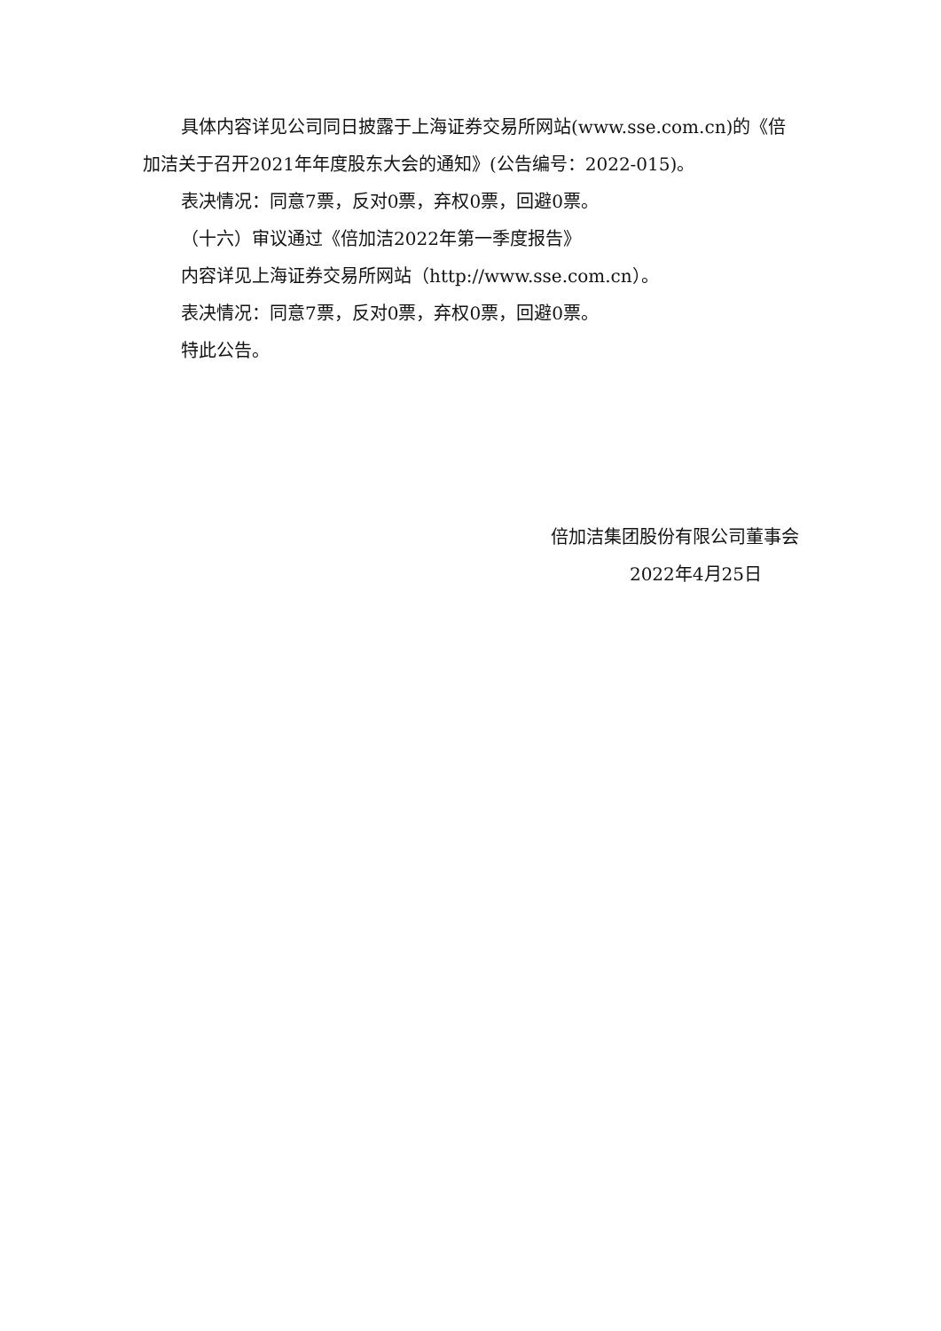具体内容详见公司同日披露于上海证券交易所网站(www.sse.com.cn)的《倍加洁关于召开2021年年度股东大会的通知》(公告编号：2022-015)。
表决情况：同意7票，反对0票，弃权0票，回避0票。
（十六）审议通过《倍加洁2022年第一季度报告》
内容详见上海证券交易所网站（http://www.sse.com.cn）。
表决情况：同意7票，反对0票，弃权0票，回避0票。
特此公告。
倍加洁集团股份有限公司董事会
2022年4月25日